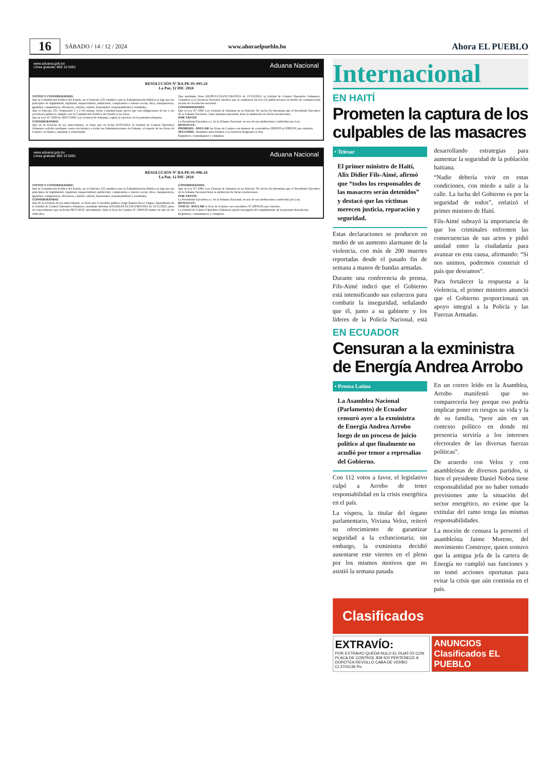16 SÁBADO / 14 / 12 / 2024 www.ahoraelpueblo.bo Ahora EL PUEBLO
www.aduana.gob.bo
Línea gratuita: 800 10 5001 Aduana Nacional
RESOLUCIÓN Nº RA-PE-01-095-24
La Paz, 12 DIC 2024
VISTOS Y CONSIDERANDO:
Que la Constitución Política del Estado, en el Artículo 232 establece que la Administración Pública se rige por los principios de legitimidad, legalidad, imparcialidad, publicidad, compromiso e interés social, ética, transparencia, igualdad, competencia, eficiencia, calidad, calidez, honestidad, responsabilidad y resultados.
Que el Artículo 235, Numerales 1 y 2 del mismo Texto Constitucional, prevé que son obligaciones de las y los servidores públicos cumplir con la Constitución Política del Estado y las leyes.
Que la Ley N° 1990 de 28/07/1990, Ley General de Aduanas, regula el ejercicio de la potestad aduanera.
CONSIDERANDO:
Que de la revisión de los antecedentes, se tiene que en fecha 05/04/2024, la Unidad de Control Operativo Aduanero solicitó mediante correo electrónico a todas las Administraciones de Aduana, el reporte de las Actas de Comiso: en blanco, anuladas y extraviadas.
Que mediante Nota AN/PE/UCOA/N/1584/2024 de 21/10/2024, la Unidad de Control Operativo Aduanero, comunica a la Gerencia Nacional Jurídica que se realizaron las tres (3) publicaciones en medio de comunicación escrita de circulación nacional.
CONSIDERANDO:
Que la Ley Nº 1990, Ley General de Aduanas en su Artículo 39, Inciso h) determina que el Presidente Ejecutivo de la Aduana Nacional, como máxima autoridad, tiene la atribución de dictar resoluciones.
POR TANTO:
La Presidenta Ejecutiva a.i. de la Aduana Nacional, en uso de sus atribuciones conferidas por Ley;
RESUELVE:
PRIMERO.- ANULAR las Actas de Comiso con número de correlativos 2000100 al 2000199, por extravío.
SEGUNDO.- Remítase antecedentes a la Gerencia Regional La Paz.
Regístrese, comuníquese y cúmplase.
www.aduana.gob.bo
Línea gratuita: 800 10 5001 Aduana Nacional
RESOLUCIÓN Nº RA-PE-01-096-24
La Paz, 12 DIC 2024
VISTOS Y CONSIDERANDO:
Que la Constitución Política del Estado, en el Artículo 232 establece que la Administración Pública se rige por los principios de legitimidad, legalidad, imparcialidad, publicidad, compromiso e interés social, ética, transparencia, igualdad, competencia, eficiencia, calidad, calidez, honestidad, responsabilidad y resultados.
CONSIDERANDO:
Que de la revisión de los antecedentes, se tiene que el servidor público Jorge Ramón Roca Vargas, dependiente de la Unidad de Control Operativo Aduanero, mediante Informe AN/GRLPZ/UCOE/I/460/2024 de 12/11/2024, puso en conocimiento que en fecha 08/11/2024, involuntario, dejó el Acta de Comiso N° 2004539 dentro de uno de los vehículos.
CONSIDERANDO:
Que la Ley Nº 1990, Ley General de Aduanas en su Artículo 39, Inciso h) determina que el Presidente Ejecutivo de la Aduana Nacional tiene la atribución de dictar resoluciones.
POR TANTO:
La Presidenta Ejecutiva a.i. de la Aduana Nacional, en uso de sus atribuciones conferidas por Ley;
RESUELVE:
ÚNICO.- ANULAR el Acta de Comiso con correlativo Nº 2004539, por extravío.
La Unidad de Control Operativo Aduanero queda encargada del cumplimiento de la presente Resolución.
Regístrese, comuníquese y cúmplase.
Internacional
EN HAITÍ
Prometen la captura de los culpables de las masacres
• Telesur
El primer ministro de Haití, Alix Didier Fils-Aimé, afirmó que “todos los responsables de las masacres serán detenidos” y destacó que las víctimas merecen justicia, reparación y seguridad.
Estas declaraciones se producen en medio de un aumento alarmante de la violencia, con más de 200 muertes reportadas desde el pasado fin de semana a manos de bandas armadas.
Durante una conferencia de prensa, Fils-Aimé indicó que el Gobierno está intensificando sus esfuerzos para combatir la inseguridad, señalando que él, junto a su gabinete y los líderes de la Policía Nacional, está desarrollando estrategias para aumentar la seguridad de la población haitiana.
“Nadie debería vivir en estas condiciones, con miedo a salir a la calle. La lucha del Gobierno es por la seguridad de todos”, enfatizó el primer ministro de Haití.
Fils-Aimé subrayó la importancia de que los criminales enfrenten las consecuencias de sus actos y pidió unidad entre la ciudadanía para avanzar en esta causa, afirmando: “Si nos unimos, podremos construir el país que deseamos”.
Para fortalecer la respuesta a la violencia, el primer ministro anunció que el Gobierno proporcionará un apoyo integral a la Policía y las Fuerzas Armadas.
EN ECUADOR
Censuran a la exministra de Energía Andrea Arrobo
• Prensa Latina
La Asamblea Nacional (Parlamento) de Ecuador censuró ayer a la exministra de Energía Andrea Arrobo luego de un proceso de juicio político al que finalmente no acudió por temor a represalias del Gobierno.
Con 112 votos a favor, el legislativo culpó a Arrobo de tener responsabilidad en la crisis energética en el país.
La víspera, la titular del órgano parlamentario, Viviana Veloz, reiteró su ofrecimiento de garantizar seguridad a la exfuncionaria; sin embargo, la exministra decidió ausentarse este viernes en el pleno por los mismos motivos que no asistió la semana pasada.
En un correo leído en la Asamblea, Arrobo manifestó que no comparecería hoy porque eso podría implicar poner en riesgos su vida y la de su familia, “peor aún en un contexto político en donde mi presencia serviría a los intereses electorales de las diversas fuerzas políticas”.
De acuerdo con Veloz y con asambleístas de diversos partidos, si bien el presidente Daniel Noboa tiene responsabilidad por no haber tomado previsiones ante la situación del sector energético, no exime que la extitular del ramo tenga las mismas responsabilidades.
La moción de censura la presentó el asambleísta Jaime Moreno, del movimiento Construye, quien sostuvo que la antigua jefa de la cartera de Energía no cumplió sus funciones y no tomó acciones oportunas para evitar la crisis que aún continúa en el país.
Clasificados
EXTRAVÍO:
POR EXTRAVIO QUEDA NULO EL RUAT-03 CON PLACA DE CONTROL 839 SXI PERTENECE A DOROTEA REVOLLO CABA DE VERBO CI.3702136 Po.
ANUNCIOS Clasificados EL PUEBLO